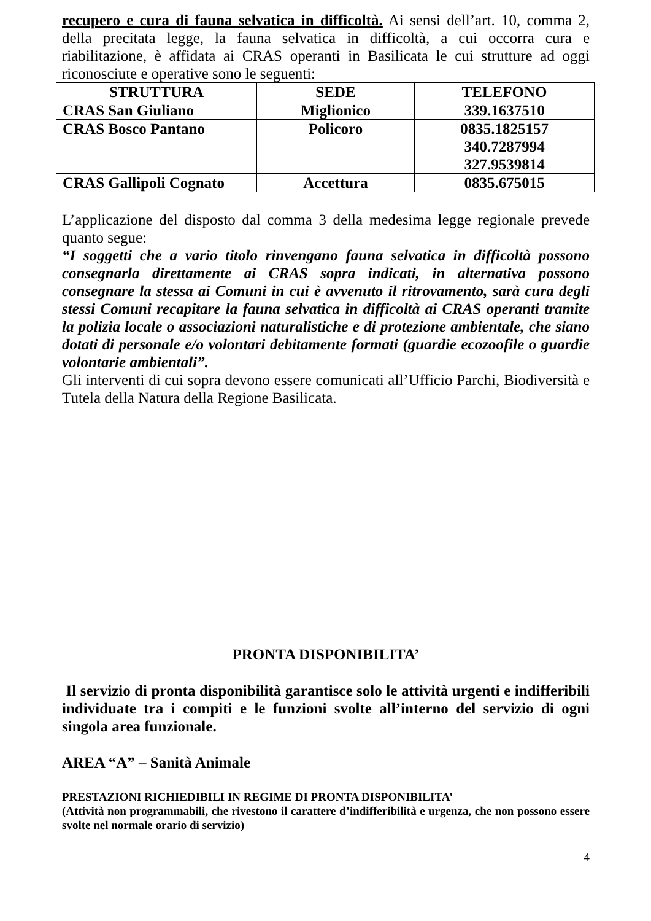recupero e cura di fauna selvatica in difficoltà. Ai sensi dell’art. 10, comma 2, della precitata legge, la fauna selvatica in difficoltà, a cui occorra cura e riabilitazione, è affidata ai CRAS operanti in Basilicata le cui strutture ad oggi riconosciute e operative sono le seguenti:
| STRUTTURA | SEDE | TELEFONO |
| --- | --- | --- |
| CRAS San Giuliano | Miglionico | 339.1637510 |
| CRAS Bosco Pantano | Policoro | 0835.1825157 340.7287994 327.9539814 |
| CRAS Gallipoli Cognato | Accettura | 0835.675015 |
L’applicazione del disposto dal comma 3 della medesima legge regionale prevede quanto segue:
“I soggetti che a vario titolo rinvengano fauna selvatica in difficoltà possono consegnarla direttamente ai CRAS sopra indicati, in alternativa possono consegnare la stessa ai Comuni in cui è avvenuto il ritrovamento, sarà cura degli stessi Comuni recapitare la fauna selvatica in difficoltà ai CRAS operanti tramite la polizia locale o associazioni naturalistiche e di protezione ambientale, che siano dotati di personale e/o volontari debitamente formati (guardie ecozoofile o guardie volontarie ambientali”.
Gli interventi di cui sopra devono essere comunicati all’Ufficio Parchi, Biodiversità e Tutela della Natura della Regione Basilicata.
PRONTA DISPONIBILITA’
Il servizio di pronta disponibilità garantisce solo le attività urgenti e indifferibili individuate tra i compiti e le funzioni svolte all’interno del servizio di ogni singola area funzionale.
AREA “A” – Sanità Animale
PRESTAZIONI RICHIEDIBILI IN REGIME DI PRONTA DISPONIBILITA’
(Attività non programmabili, che rivestono il carattere d’indifferibilità e urgenza, che non possono essere svolte nel normale orario di servizio)
4